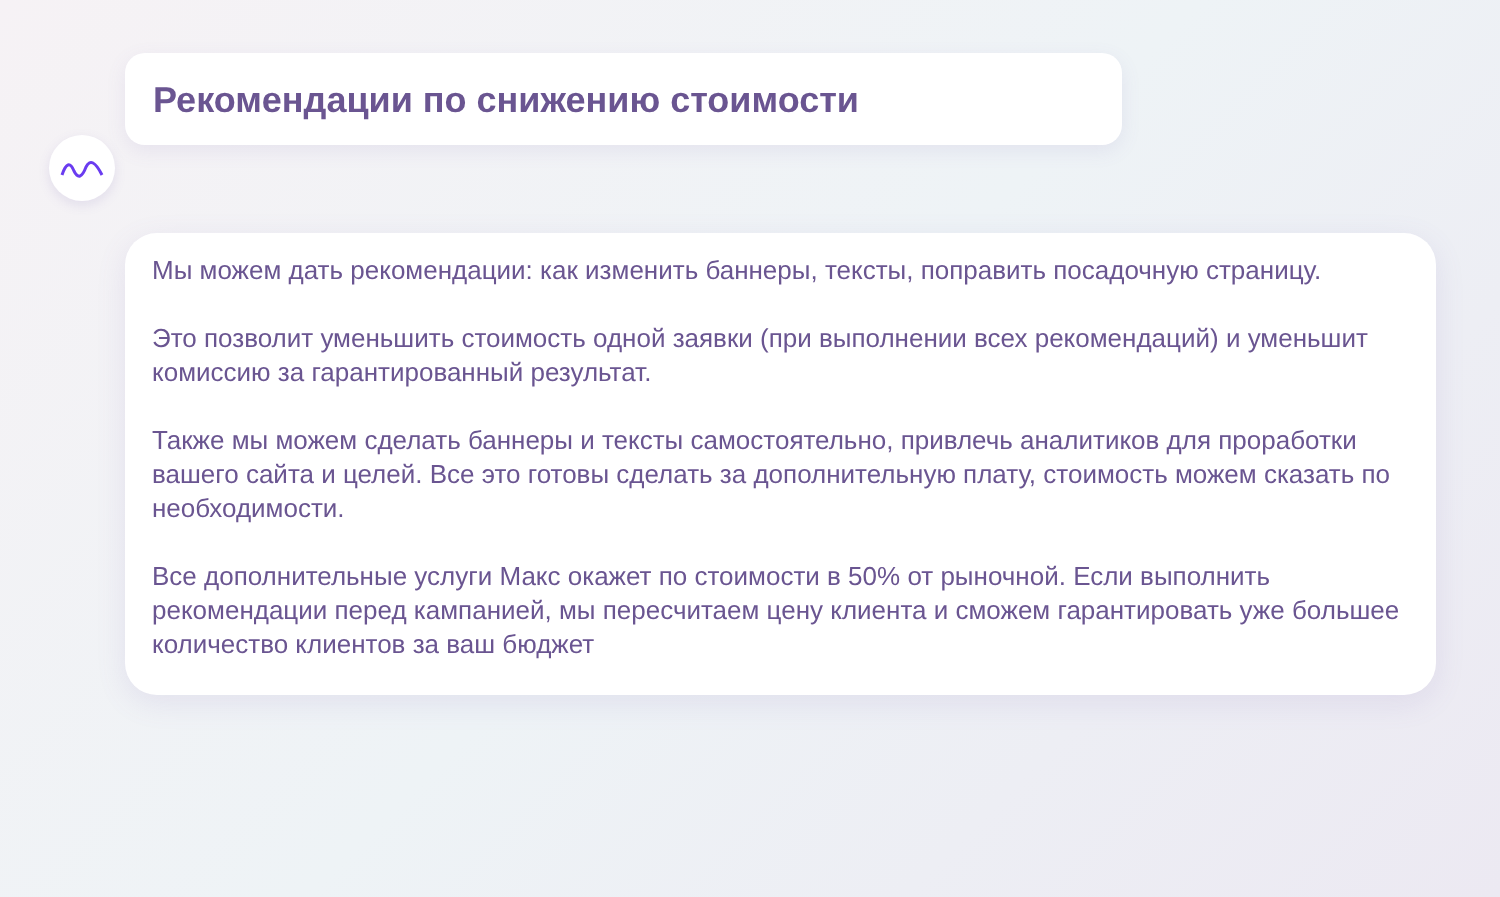Рекомендации по снижению стоимости
Мы можем дать рекомендации: как изменить баннеры, тексты, поправить посадочную страницу.
Это позволит уменьшить стоимость одной заявки (при выполнении всех рекомендаций) и уменьшит комиссию за гарантированный результат.
Также мы можем сделать баннеры и тексты самостоятельно, привлечь аналитиков для проработки вашего сайта и целей. Все это готовы сделать за дополнительную плату, стоимость можем сказать по необходимости.
Все дополнительные услуги Макс окажет по стоимости в 50% от рыночной. Если выполнить рекомендации перед кампанией, мы пересчитаем цену клиента и сможем гарантировать уже большее количество клиентов за ваш бюджет